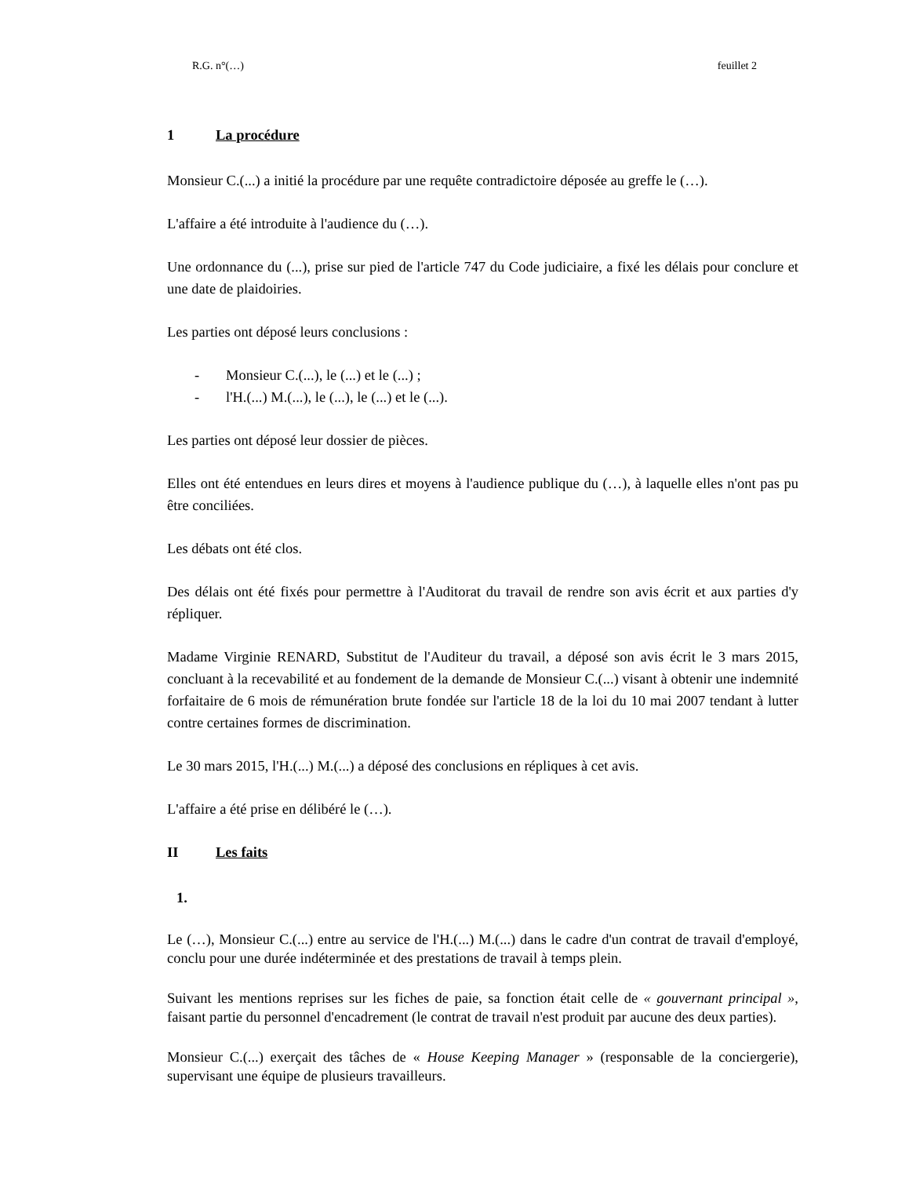R.G. n°(…) feuillet 2
1 La procédure
Monsieur C.(...) a initié la procédure par une requête contradictoire déposée au greffe le (…).
L'affaire a été introduite à l'audience du (…).
Une ordonnance du (...), prise sur pied de l'article 747 du Code judiciaire, a fixé les délais pour conclure et une date de plaidoiries.
Les parties ont déposé leurs conclusions :
- Monsieur C.(...), le (...) et le (...) ;
- l'H.(...) M.(...), le (...), le (...) et le (...).
Les parties ont déposé leur dossier de pièces.
Elles ont été entendues en leurs dires et moyens à l'audience publique du (…), à laquelle elles n'ont pas pu être conciliées.
Les débats ont été clos.
Des délais ont été fixés pour permettre à l'Auditorat du travail de rendre son avis écrit et aux parties d'y répliquer.
Madame Virginie RENARD, Substitut de l'Auditeur du travail, a déposé son avis écrit le 3 mars 2015, concluant à la recevabilité et au fondement de la demande de Monsieur C.(...) visant à obtenir une indemnité forfaitaire de 6 mois de rémunération brute fondée sur l'article 18 de la loi du 10 mai 2007 tendant à lutter contre certaines formes de discrimination.
Le 30 mars 2015, l'H.(...) M.(...) a déposé des conclusions en répliques à cet avis.
L'affaire a été prise en délibéré le (…).
II Les faits
1.
Le (…), Monsieur C.(...) entre au service de l'H.(...) M.(...) dans le cadre d'un contrat de travail d'employé, conclu pour une durée indéterminée et des prestations de travail à temps plein.
Suivant les mentions reprises sur les fiches de paie, sa fonction était celle de « gouvernant principal », faisant partie du personnel d'encadrement (le contrat de travail n'est produit par aucune des deux parties).
Monsieur C.(...) exerçait des tâches de « House Keeping Manager » (responsable de la conciergerie), supervisant une équipe de plusieurs travailleurs.